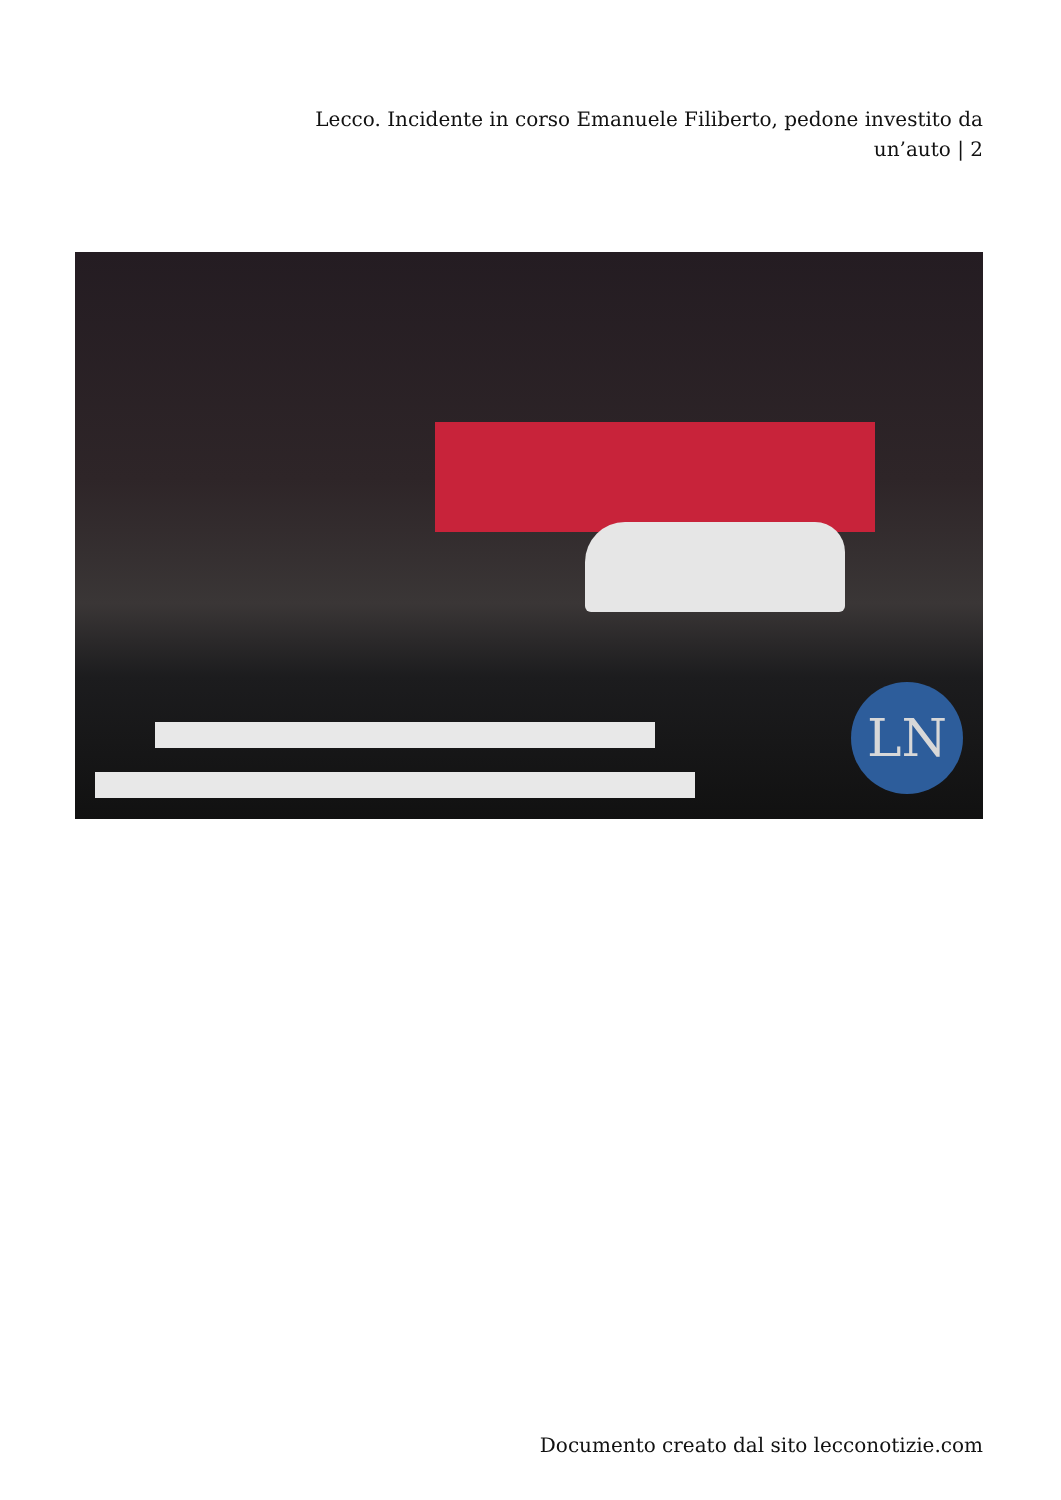Lecco. Incidente in corso Emanuele Filiberto, pedone investito da un’auto | 2
LN
Documento creato dal sito lecconotizie.com